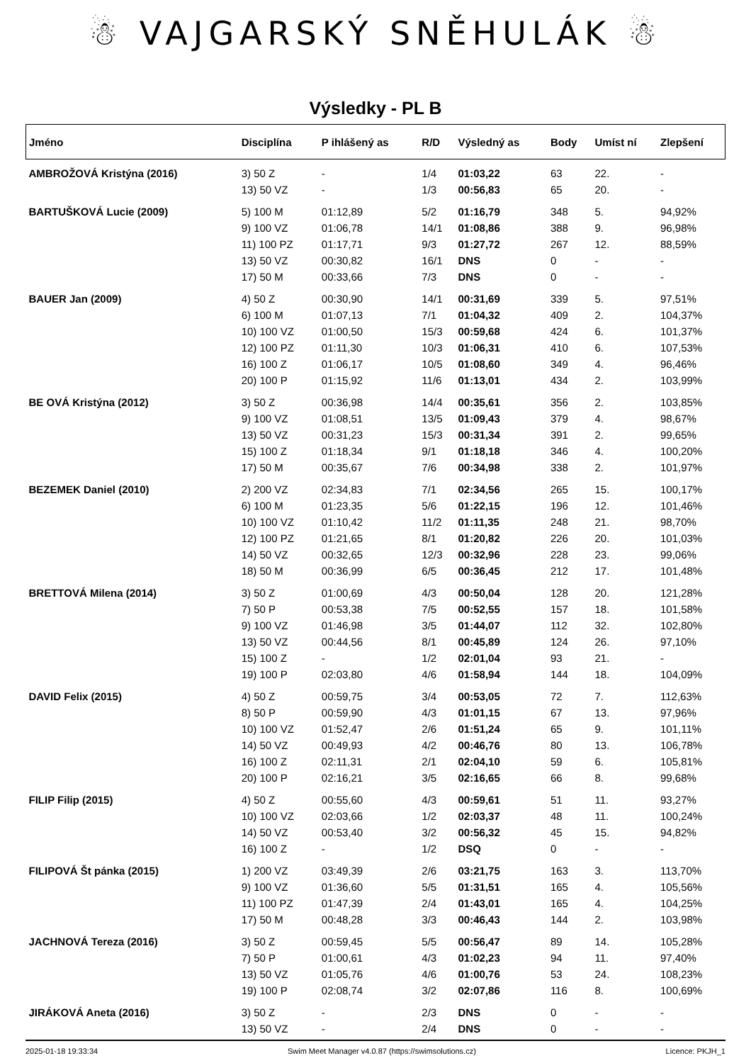☃ VAJGARSKÝ SNĚHULÁK ☃
Výsledky - PL B
| Jméno | Disciplína | P ihlášený as | R/D | Výsledný as | Body | Umíst ní | Zlepšení |
| --- | --- | --- | --- | --- | --- | --- | --- |
| AMBROŽOVÁ Kristýna (2016) | 3) 50 Z | - | 1/4 | 01:03,22 | 63 | 22. | - |
| | 13) 50 VZ | - | 1/3 | 00:56,83 | 65 | 20. | - |
| BARTUŠKOVÁ Lucie (2009) | 5) 100 M | 01:12,89 | 5/2 | 01:16,79 | 348 | 5. | 94,92% |
| | 9) 100 VZ | 01:06,78 | 14/1 | 01:08,86 | 388 | 9. | 96,98% |
| | 11) 100 PZ | 01:17,71 | 9/3 | 01:27,72 | 267 | 12. | 88,59% |
| | 13) 50 VZ | 00:30,82 | 16/1 | DNS | 0 | - | - |
| | 17) 50 M | 00:33,66 | 7/3 | DNS | 0 | - | - |
| BAUER Jan (2009) | 4) 50 Z | 00:30,90 | 14/1 | 00:31,69 | 339 | 5. | 97,51% |
| | 6) 100 M | 01:07,13 | 7/1 | 01:04,32 | 409 | 2. | 104,37% |
| | 10) 100 VZ | 01:00,50 | 15/3 | 00:59,68 | 424 | 6. | 101,37% |
| | 12) 100 PZ | 01:11,30 | 10/3 | 01:06,31 | 410 | 6. | 107,53% |
| | 16) 100 Z | 01:06,17 | 10/5 | 01:08,60 | 349 | 4. | 96,46% |
| | 20) 100 P | 01:15,92 | 11/6 | 01:13,01 | 434 | 2. | 103,99% |
| BE OVÁ Kristýna (2012) | 3) 50 Z | 00:36,98 | 14/4 | 00:35,61 | 356 | 2. | 103,85% |
| | 9) 100 VZ | 01:08,51 | 13/5 | 01:09,43 | 379 | 4. | 98,67% |
| | 13) 50 VZ | 00:31,23 | 15/3 | 00:31,34 | 391 | 2. | 99,65% |
| | 15) 100 Z | 01:18,34 | 9/1 | 01:18,18 | 346 | 4. | 100,20% |
| | 17) 50 M | 00:35,67 | 7/6 | 00:34,98 | 338 | 2. | 101,97% |
| BEZEMEK Daniel (2010) | 2) 200 VZ | 02:34,83 | 7/1 | 02:34,56 | 265 | 15. | 100,17% |
| | 6) 100 M | 01:23,35 | 5/6 | 01:22,15 | 196 | 12. | 101,46% |
| | 10) 100 VZ | 01:10,42 | 11/2 | 01:11,35 | 248 | 21. | 98,70% |
| | 12) 100 PZ | 01:21,65 | 8/1 | 01:20,82 | 226 | 20. | 101,03% |
| | 14) 50 VZ | 00:32,65 | 12/3 | 00:32,96 | 228 | 23. | 99,06% |
| | 18) 50 M | 00:36,99 | 6/5 | 00:36,45 | 212 | 17. | 101,48% |
| BRETTOVÁ Milena (2014) | 3) 50 Z | 01:00,69 | 4/3 | 00:50,04 | 128 | 20. | 121,28% |
| | 7) 50 P | 00:53,38 | 7/5 | 00:52,55 | 157 | 18. | 101,58% |
| | 9) 100 VZ | 01:46,98 | 3/5 | 01:44,07 | 112 | 32. | 102,80% |
| | 13) 50 VZ | 00:44,56 | 8/1 | 00:45,89 | 124 | 26. | 97,10% |
| | 15) 100 Z | - | 1/2 | 02:01,04 | 93 | 21. | - |
| | 19) 100 P | 02:03,80 | 4/6 | 01:58,94 | 144 | 18. | 104,09% |
| DAVID Felix (2015) | 4) 50 Z | 00:59,75 | 3/4 | 00:53,05 | 72 | 7. | 112,63% |
| | 8) 50 P | 00:59,90 | 4/3 | 01:01,15 | 67 | 13. | 97,96% |
| | 10) 100 VZ | 01:52,47 | 2/6 | 01:51,24 | 65 | 9. | 101,11% |
| | 14) 50 VZ | 00:49,93 | 4/2 | 00:46,76 | 80 | 13. | 106,78% |
| | 16) 100 Z | 02:11,31 | 2/1 | 02:04,10 | 59 | 6. | 105,81% |
| | 20) 100 P | 02:16,21 | 3/5 | 02:16,65 | 66 | 8. | 99,68% |
| FILIP Filip (2015) | 4) 50 Z | 00:55,60 | 4/3 | 00:59,61 | 51 | 11. | 93,27% |
| | 10) 100 VZ | 02:03,66 | 1/2 | 02:03,37 | 48 | 11. | 100,24% |
| | 14) 50 VZ | 00:53,40 | 3/2 | 00:56,32 | 45 | 15. | 94,82% |
| | 16) 100 Z | - | 1/2 | DSQ | 0 | - | - |
| FILIPOVÁ Št pánka (2015) | 1) 200 VZ | 03:49,39 | 2/6 | 03:21,75 | 163 | 3. | 113,70% |
| | 9) 100 VZ | 01:36,60 | 5/5 | 01:31,51 | 165 | 4. | 105,56% |
| | 11) 100 PZ | 01:47,39 | 2/4 | 01:43,01 | 165 | 4. | 104,25% |
| | 17) 50 M | 00:48,28 | 3/3 | 00:46,43 | 144 | 2. | 103,98% |
| JACHNOVÁ Tereza (2016) | 3) 50 Z | 00:59,45 | 5/5 | 00:56,47 | 89 | 14. | 105,28% |
| | 7) 50 P | 01:00,61 | 4/3 | 01:02,23 | 94 | 11. | 97,40% |
| | 13) 50 VZ | 01:05,76 | 4/6 | 01:00,76 | 53 | 24. | 108,23% |
| | 19) 100 P | 02:08,74 | 3/2 | 02:07,86 | 116 | 8. | 100,69% |
| JIRÁKOVÁ Aneta (2016) | 3) 50 Z | - | 2/3 | DNS | 0 | - | - |
| | 13) 50 VZ | - | 2/4 | DNS | 0 | - | - |
2025-01-18 19:33:34 Swim Meet Manager v4.0.87 (https://swimsolutions.cz) Licence: PKJH_1